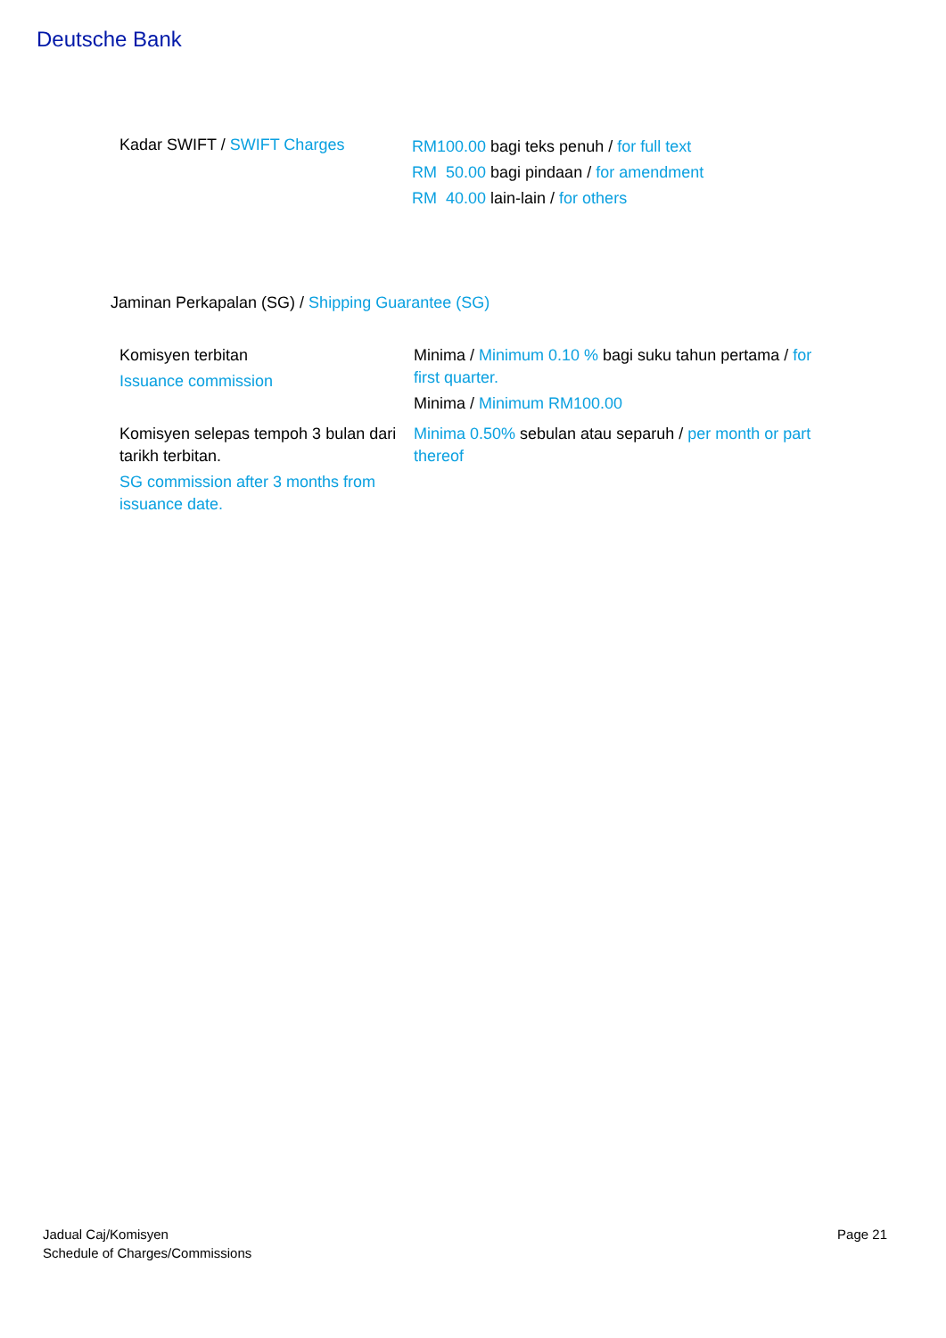Deutsche Bank
| Kadar SWIFT / SWIFT Charges | RM100.00 bagi teks penuh / for full text RM 50.00 bagi pindaan / for amendment RM 40.00 lain-lain / for others |
Jaminan Perkapalan (SG) / Shipping Guarantee (SG)
| Komisyen terbitan Issuance commission | Minima / Minimum 0.10 % bagi suku tahun pertama / for first quarter. Minima / Minimum RM100.00 |
| Komisyen selepas tempoh 3 bulan dari tarikh terbitan. SG commission after 3 months from issuance date. | Minima 0.50% sebulan atau separuh / per month or part thereof |
Jadual Caj/Komisyen
Schedule of Charges/Commissions
Page 21